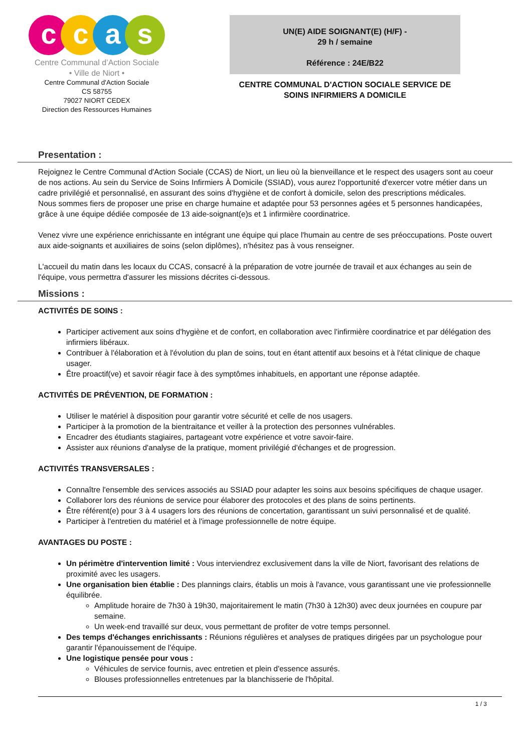c c a s
Centre Communal d’Action Sociale
• Ville de Niort •
Centre Communal d'Action Sociale
CS 58755
79027 NIORT CEDEX
Direction des Ressources Humaines
UN(E) AIDE SOIGNANT(E) (H/F) -
29 h / semaine
Référence : 24E/B22
CENTRE COMMUNAL D'ACTION SOCIALE SERVICE DE SOINS INFIRMIERS A DOMICILE
Presentation :
Rejoignez le Centre Communal d'Action Sociale (CCAS) de Niort, un lieu où la bienveillance et le respect des usagers sont au coeur de nos actions. Au sein du Service de Soins Infirmiers À Domicile (SSIAD), vous aurez l'opportunité d'exercer votre métier dans un cadre privilégié et personnalisé, en assurant des soins d'hygiène et de confort à domicile, selon des prescriptions médicales.
Nous sommes fiers de proposer une prise en charge humaine et adaptée pour 53 personnes agées et 5 personnes handicapées, grâce à une équipe dédiée composée de 13 aide-soignant(e)s et 1 infirmière coordinatrice.
Venez vivre une expérience enrichissante en intégrant une équipe qui place l'humain au centre de ses préoccupations. Poste ouvert aux aide-soignants et auxiliaires de soins (selon diplômes), n'hésitez pas à vous renseigner.
L'accueil du matin dans les locaux du CCAS, consacré à la préparation de votre journée de travail et aux échanges au sein de l'équipe, vous permettra d'assurer les missions décrites ci-dessous.
Missions :
ACTIVITÉS DE SOINS :
Participer activement aux soins d'hygiène et de confort, en collaboration avec l'infirmière coordinatrice et par délégation des infirmiers libéraux.
Contribuer à l'élaboration et à l'évolution du plan de soins, tout en étant attentif aux besoins et à l'état clinique de chaque usager.
Être proactif(ve) et savoir réagir face à des symptômes inhabituels, en apportant une réponse adaptée.
ACTIVITÉS DE PRÉVENTION, DE FORMATION :
Utiliser le matériel à disposition pour garantir votre sécurité et celle de nos usagers.
Participer à la promotion de la bientraitance et veiller à la protection des personnes vulnérables.
Encadrer des étudiants stagiaires, partageant votre expérience et votre savoir-faire.
Assister aux réunions d'analyse de la pratique, moment privilégié d'échanges et de progression.
ACTIVITÉS TRANSVERSALES :
Connaître l'ensemble des services associés au SSIAD pour adapter les soins aux besoins spécifiques de chaque usager.
Collaborer lors des réunions de service pour élaborer des protocoles et des plans de soins pertinents.
Être référent(e) pour 3 à 4 usagers lors des réunions de concertation, garantissant un suivi personnalisé et de qualité.
Participer à l'entretien du matériel et à l'image professionnelle de notre équipe.
AVANTAGES DU POSTE :
Un périmètre d'intervention limité : Vous interviendrez exclusivement dans la ville de Niort, favorisant des relations de proximité avec les usagers.
Une organisation bien établie : Des plannings clairs, établis un mois à l'avance, vous garantissant une vie professionnelle équilibrée.
Amplitude horaire de 7h30 à 19h30, majoritairement le matin (7h30 à 12h30) avec deux journées en coupure par semaine.
Un week-end travaillé sur deux, vous permettant de profiter de votre temps personnel.
Des temps d'échanges enrichissants : Réunions régulières et analyses de pratiques dirigées par un psychologue pour garantir l'épanouissement de l'équipe.
Une logistique pensée pour vous :
Véhicules de service fournis, avec entretien et plein d'essence assurés.
Blouses professionnelles entretenues par la blanchisserie de l'hôpital.
1 / 3